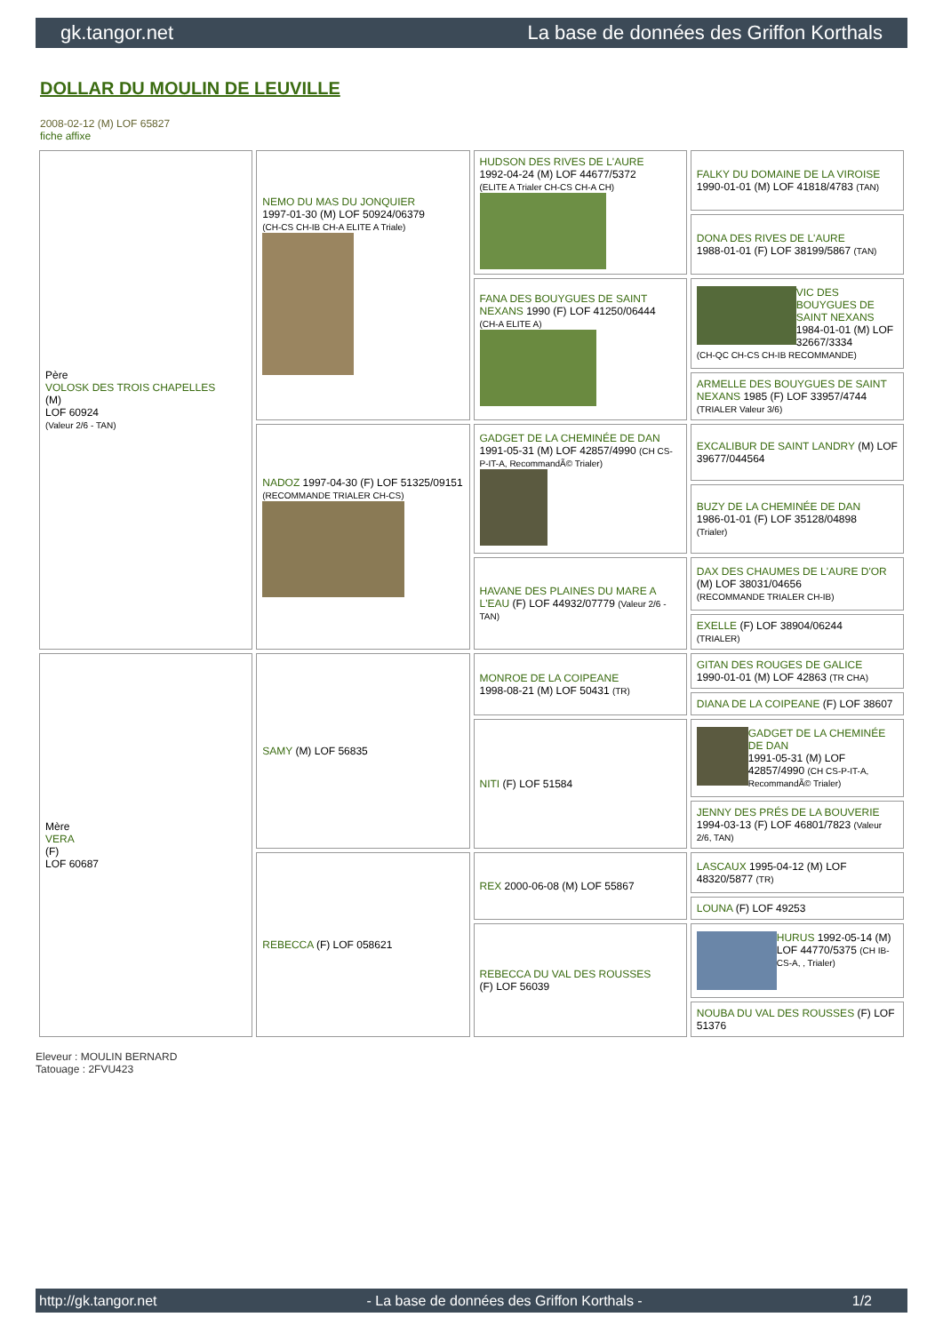gk.tangor.net La base de données des Griffon Korthals
DOLLAR DU MOULIN DE LEUVILLE
2008-02-12 (M) LOF 65827
fiche affixe
| Père VOLOSK DES TROIS CHAPELLES (M) LOF 60924 (Valeur 2/6 - TAN) | NEMO DU MAS DU JONQUIER 1997-01-30 (M) LOF 50924/06379 (CH-CS CH-IB CH-A ELITE A Triale) | HUDSON DES RIVES DE L'AURE 1992-04-24 (M) LOF 44677/5372 (ELITE A Trialer CH-CS CH-A CH) | FALKY DU DOMAINE DE LA VIROISE 1990-01-01 (M) LOF 41818/4783 (TAN) |
| | | | DONA DES RIVES DE L'AURE 1988-01-01 (F) LOF 38199/5867 (TAN) |
| | | FANA DES BOUYGUES DE SAINT NEXANS 1990 (F) LOF 41250/06444 (CH-A ELITE A) | VIC DES BOUYGUES DE SAINT NEXANS 1984-01-01 (M) LOF 32667/3334 (CH-QC CH-CS CH-IB RECOMMANDE) |
| | | | ARMELLE DES BOUYGUES DE SAINT NEXANS 1985 (F) LOF 33957/4744 (TRIALER Valeur 3/6) |
| | NADOZ 1997-04-30 (F) LOF 51325/09151 (RECOMMANDE TRIALER CH-CS) | GADGET DE LA CHEMINÉE DE DAN 1991-05-31 (M) LOF 42857/4990 (CH CS-P-IT-A, RecommandÃ© Trialer) | EXCALIBUR DE SAINT LANDRY (M) LOF 39677/044564 |
| | | | BUZY DE LA CHEMINÉE DE DAN 1986-01-01 (F) LOF 35128/04898 (Trialer) |
| | | HAVANE DES PLAINES DU MARE A L'EAU (F) LOF 44932/07779 (Valeur 2/6 - TAN) | DAX DES CHAUMES DE L'AURE D'OR (M) LOF 38031/04656 (RECOMMANDE TRIALER CH-IB) |
| | | | EXELLE (F) LOF 38904/06244 (TRIALER) |
| Mère VERA (F) LOF 60687 | SAMY (M) LOF 56835 | MONROE DE LA COIPEANE 1998-08-21 (M) LOF 50431 (TR) | GITAN DES ROUGES DE GALICE 1990-01-01 (M) LOF 42863 (TR CHA) |
| | | | DIANA DE LA COIPEANE (F) LOF 38607 |
| | | NITI (F) LOF 51584 | GADGET DE LA CHEMINÉE DE DAN 1991-05-31 (M) LOF 42857/4990 (CH CS-P-IT-A, RecommandÃ© Trialer) |
| | | | JENNY DES PRÉS DE LA BOUVERIE 1994-03-13 (F) LOF 46801/7823 (Valeur 2/6, TAN) |
| | REBECCA (F) LOF 058621 | REX 2000-06-08 (M) LOF 55867 | LASCAUX 1995-04-12 (M) LOF 48320/5877 (TR) |
| | | | LOUNA (F) LOF 49253 |
| | | REBECCA DU VAL DES ROUSSES (F) LOF 56039 | HURUS 1992-05-14 (M) LOF 44770/5375 (CH IB-CS-A, , Trialer) |
| | | | NOUBA DU VAL DES ROUSSES (F) LOF 51376 |
Eleveur : MOULIN BERNARD
Tatouage : 2FVU423
http://gk.tangor.net - La base de données des Griffon Korthals - 1/2